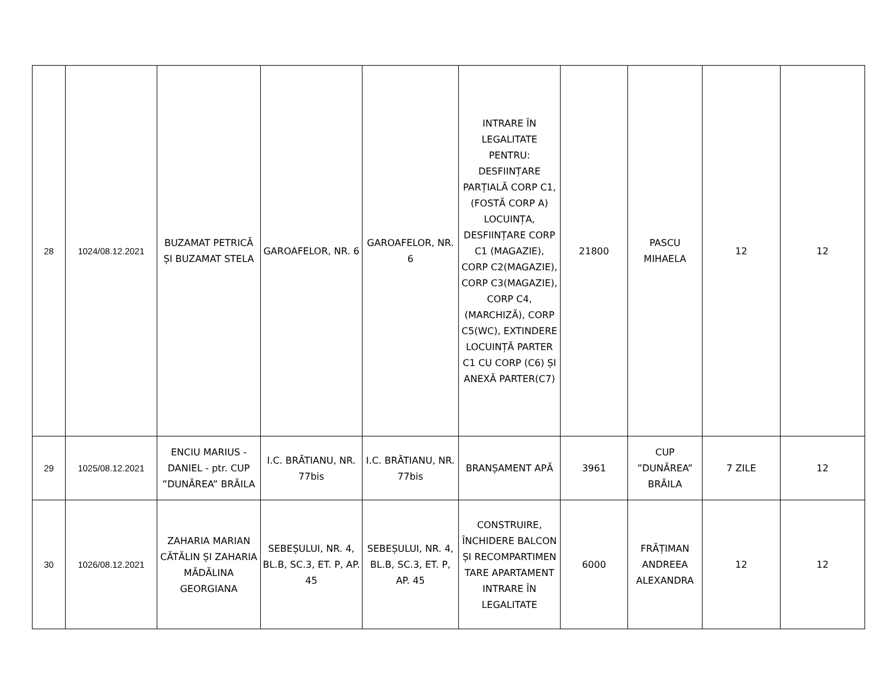| 28 | 1024/08.12.2021 | BUZAMAT PETRICĂ ȘI BUZAMAT STELA | GAROAFELOR, NR. 6 | GAROAFELOR, NR. 6 | INTRARE ÎN LEGALITATE PENTRU: DESFIINȚARE PARȚIALĂ CORP C1, (FOSTĂ CORP A) LOCUINȚA, DESFIINȚARE CORP C1 (MAGAZIE), CORP C2(MAGAZIE), CORP C3(MAGAZIE), CORP C4,(MARCHIZĂ), CORP C5(WC), EXTINDERE LOCUINȚĂ PARTER C1 CU CORP (C6) ȘI ANEXĂ PARTER(C7) | 21800 | PASCU MIHAELA | 12 | 12 |
| 29 | 1025/08.12.2021 | ENCIU MARIUS - DANIEL - ptr. CUP ”DUNĂREA” BRĂILA | I.C. BRĂTIANU, NR. 77bis | I.C. BRĂTIANU, NR. 77bis | BRANȘAMENT APĂ | 3961 | CUP ”DUNĂREA” BRĂILA | 7 ZILE | 12 |
| 30 | 1026/08.12.2021 | ZAHARIA MARIAN CĂTĂLIN ȘI ZAHARIA MĂDĂLINA GEORGIANA | SEBEȘULUI, NR. 4, BL.B, SC.3, ET. P, AP. 45 | SEBEȘULUI, NR. 4, BL.B, SC.3, ET. P, AP. 45 | CONSTRUIRE, ÎNCHIDERE BALCON ȘI RECOMPARTIMEN TARE APARTAMENT INTRARE ÎN LEGALITATE | 6000 | FRĂȚIMAN ANDREEA ALEXANDRA | 12 | 12 |